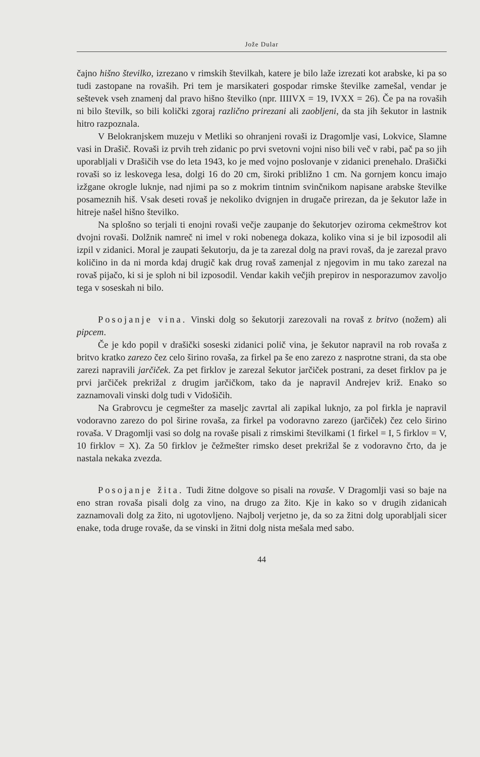Jože Dular
čajno hišno števil­ko, izrezano v rimskih številkah, katere je bilo laže izrezati kot arabske, ki pa so tudi zastopane na rovaših. Pri tem je marsikateri gospodar rimske številke zamešal, vendar je seštevek vseh znamenj dal pravo hišno številko (npr. IIIIVX = 19, IVXX = 26). Če pa na rovaših ni bilo številk, so bili količki zgoraj različno prirezani ali zaobljeni, da sta jih šekutor in lastnik hitro razpoznala.
V Belokranjskem muzeju v Metliki so ohranjeni rovaši iz Dragomlje vasi, Lokvice, Slamne vasi in Drašič. Rovaši iz prvih treh zidanic po prvi svetovni vojni niso bili več v rabi, pač pa so jih uporabljali v Drašičih vse do leta 1943, ko je med vojno poslovanje v zidanici prenehalo. Drašički rovaši so iz leskovega lesa, dolgi 16 do 20 cm, široki približno 1 cm. Na gornjem koncu imajo izžgane okrogle luknje, nad njimi pa so z mokrim tintnim svinčnikom napisane arabske številke posameznih hiš. Vsak deseti rovaš je nekoliko dvignjen in drugače prirezan, da je šekutor laže in hitreje našel hišno številko.
Na splošno so terjali ti enojni rovaši večje zaupanje do šekutorjev oziroma cekmeštrov kot dvojni rovaši. Dolžnik namreč ni imel v roki nobenega dokaza, koliko vina si je bil izposodil ali izpil v zidanici. Moral je zaupati šekutorju, da je ta zarezal dolg na pravi rovaš, da je zarezal pravo količino in da ni morda kdaj drugič kak drug rovaš zamenjal z njegovim in mu tako zarezal na rovaš pijačo, ki si je sploh ni bil izposodil. Vendar kakih večjih prepirov in nesporazumov zavoljo tega v soseskah ni bilo.
Posojanje vina. Vinski dolg so šekutorji zarezovali na rovaš z britvo (nožem) ali pipcem.
Če je kdo popil v drašički soseski zidanici polič vina, je šekutor napravil na rob rovaša z britvo kratko zarezo čez celo širino rovaša, za firkel pa še eno zarezo z nasprotne strani, da sta obe zarezi napravili jarčiček. Za pet firklov je zarezal šekutor jarčiček postrani, za deset firklov pa je prvi jarčiček prekrižal z drugim jarčičkom, tako da je napravil Andrejev križ. Enako so zaznamovali vinski dolg tudi v Vidošičih.
Na Grabrovcu je cegmešter za maseljc zavrtal ali zapikal luknjo, za pol firkla je napravil vodoravno zarezo do pol širine rovaša, za firkel pa vodoravno zarezo (jarčiček) čez celo širino rovaša. V Dragomlji vasi so dolg na rovaše pisali z rimskimi številkami (1 firkel = I, 5 firklov = V, 10 firklov = X). Za 50 firklov je čežmešter rimsko deset prekrižal še z vodoravno črto, da je nastala nekaka zvezda.
Posojanje žita. Tudi žitne dolgove so pisali na rovaše. V Dragomlji vasi so baje na eno stran rovaša pisali dolg za vino, na drugo za žito. Kje in kako so v drugih zidanicah zaznamovali dolg za žito, ni ugotovljeno. Najbolj verjetno je, da so za žitni dolg uporabljali sicer enake, toda druge rovaše, da se vinski in žitni dolg nista mešala med sabo.
44